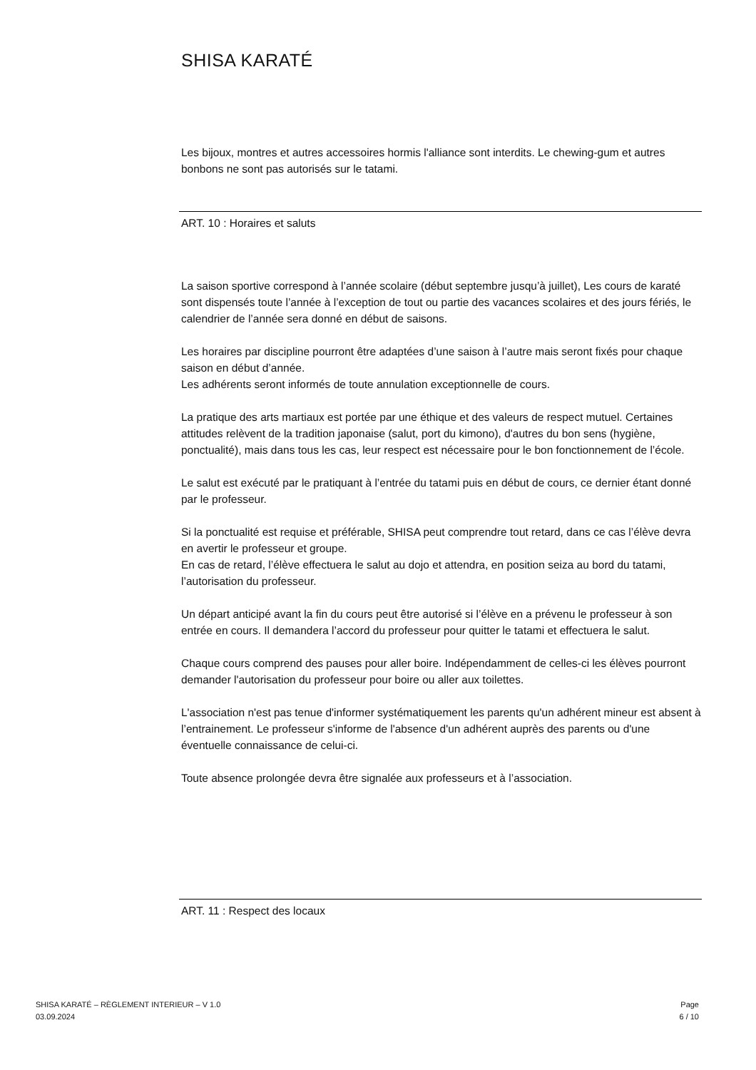SHISA KARATÉ
Les bijoux, montres et autres accessoires hormis l'alliance sont interdits. Le chewing-gum et autres bonbons ne sont pas autorisés sur le tatami.
ART. 10 : Horaires et saluts
La saison sportive correspond à l’année scolaire (début septembre jusqu’à juillet), Les cours de karaté sont dispensés toute l’année à l’exception de tout ou partie des vacances scolaires et des jours fériés, le calendrier de l’année sera donné en début de saisons.
Les horaires par discipline pourront être adaptées d’une saison à l’autre mais seront fixés pour chaque saison en début d’année.
Les adhérents seront informés de toute annulation exceptionnelle de cours.
La pratique des arts martiaux est portée par une éthique et des valeurs de respect mutuel. Certaines attitudes relèvent de la tradition japonaise (salut, port du kimono), d'autres du bon sens (hygiène, ponctualité), mais dans tous les cas, leur respect est nécessaire pour le bon fonctionnement de l’école.
Le salut est exécuté par le pratiquant à l’entrée du tatami puis en début de cours, ce dernier étant donné par le professeur.
Si la ponctualité est requise et préférable, SHISA peut comprendre tout retard, dans ce cas l’élève devra en avertir le professeur et groupe.
En cas de retard, l’élève effectuera le salut au dojo et attendra, en position seiza au bord du tatami, l’autorisation du professeur.
Un départ anticipé avant la fin du cours peut être autorisé si l’élève en a prévenu le professeur à son entrée en cours. Il demandera l’accord du professeur pour quitter le tatami et effectuera le salut.
Chaque cours comprend des pauses pour aller boire. Indépendamment de celles-ci les élèves pourront demander l'autorisation du professeur pour boire ou aller aux toilettes.
L'association n'est pas tenue d'informer systématiquement les parents qu'un adhérent mineur est absent à l’entrainement. Le professeur s'informe de l'absence d'un adhérent auprès des parents ou d'une éventuelle connaissance de celui-ci.
Toute absence prolongée devra être signalée aux professeurs et à l’association.
ART. 11 : Respect des locaux
SHISA KARATÉ – RÈGLEMENT INTERIEUR – V 1.0
03.09.2024
Page
6 / 10